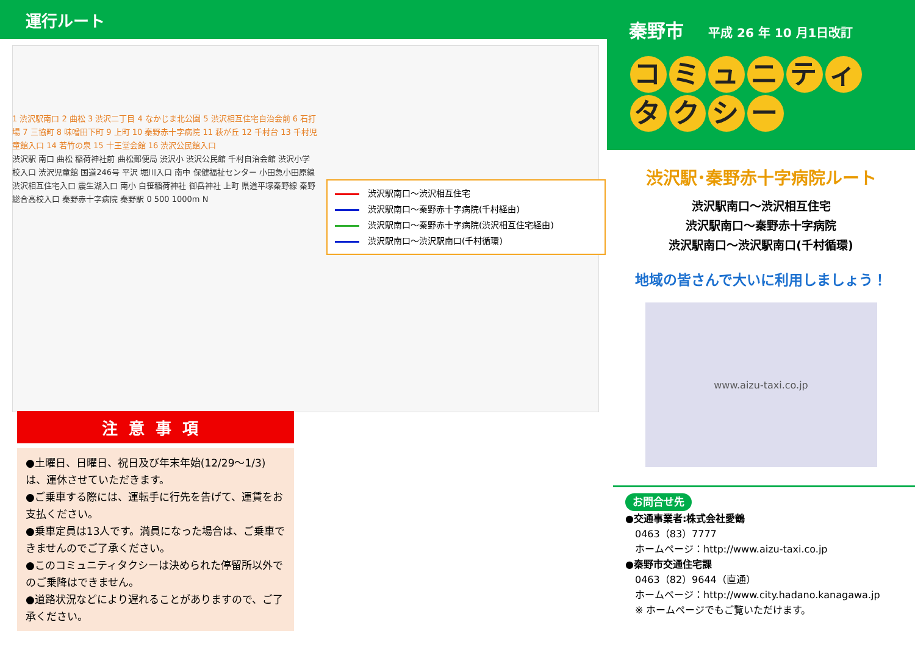運行ルート
1 渋沢駅南口 2 曲松 3 渋沢二丁目 4 なかじま北公園 5 渋沢相互住宅自治会前 6 石打場 7 三協町 8 味噌田下町 9 上町 10 秦野赤十字病院 11 萩が丘 12 千村台 13 千村児童館入口 14 若竹の泉 15 十王堂会館 16 渋沢公民館入口
渋沢駅 南口 曲松 稲荷神社前 曲松郵便局 渋沢小 渋沢公民館 千村自治会館 渋沢小学校入口 渋沢児童館 国道246号 平沢 堀川入口 南中 保健福祉センター 小田急小田原線 渋沢相互住宅入口 震生湖入口 南小 白笹稲荷神社 御岳神社 上町 県道平塚秦野線 秦野総合高校入口 秦野赤十字病院 秦野駅 0 500 1000m N
渋沢駅南口～渋沢相互住宅
渋沢駅南口～秦野赤十字病院(千村経由)
渋沢駅南口～秦野赤十字病院(渋沢相互住宅経由)
渋沢駅南口～渋沢駅南口(千村循環)
注意事項
●土曜日、日曜日、祝日及び年末年始(12/29～1/3)は、運休させていただきます。
●ご乗車する際には、運転手に行先を告げて、運賃をお支払ください。
●乗車定員は13人です。満員になった場合は、ご乗車できませんのでご了承ください。
●このコミュニティタクシーは決められた停留所以外でのご乗降はできません。
●道路状況などにより遅れることがありますので、ご了承ください。
秦野市 平成 26 年 10 月1日改訂
コミュニティ
タクシー
渋沢駅･秦野赤十字病院ルート
渋沢駅南口～渋沢相互住宅
渋沢駅南口～秦野赤十字病院
渋沢駅南口～渋沢駅南口(千村循環)
地域の皆さんで大いに利用しましょう！
www.aizu-taxi.co.jp
お問合せ先
●交通事業者:株式会社愛鶴
　0463（83）7777
　ホームページ：http://www.aizu-taxi.co.jp
●秦野市交通住宅課
　0463（82）9644（直通）
　ホームページ：http://www.city.hadano.kanagawa.jp
　※ ホームページでもご覧いただけます。